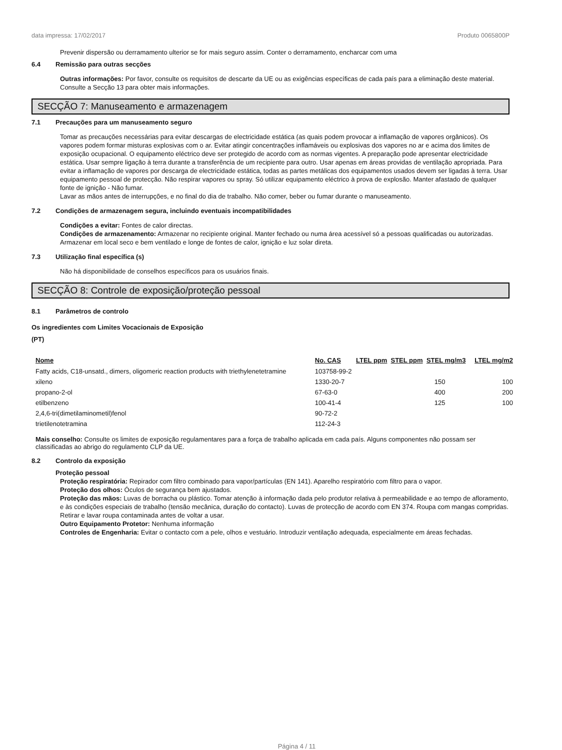data impressa: 17/02/2017 Produto 0065800P
Prevenir dispersão ou derramamento ulterior se for mais seguro assim. Conter o derramamento, encharcar com uma
6.4 Remissão para outras secções
Outras informações: Por favor, consulte os requisitos de descarte da UE ou as exigências específicas de cada país para a eliminação deste material. Consulte a Secção 13 para obter mais informações.
SECÇÃO 7: Manuseamento e armazenagem
7.1 Precauções para um manuseamento seguro
Tomar as precauções necessárias para evitar descargas de electricidade estática (as quais podem provocar a inflamação de vapores orgânicos). Os vapores podem formar misturas explosivas com o ar. Evitar atingir concentrações inflamáveis ou explosivas dos vapores no ar e acima dos limites de exposição ocupacional. O equipamento eléctrico deve ser protegido de acordo com as normas vigentes. A preparação pode apresentar electricidade estática. Usar sempre ligação à terra durante a transferência de um recipiente para outro. Usar apenas em áreas providas de ventilação apropriada. Para evitar a inflamação de vapores por descarga de electricidade estática, todas as partes metálicas dos equipamentos usados devem ser ligadas à terra. Usar equipamento pessoal de protecção. Não respirar vapores ou spray. Só utilizar equipamento eléctrico à prova de explosão. Manter afastado de qualquer fonte de ignição - Não fumar.
Lavar as mãos antes de interrupções, e no final do dia de trabalho. Não comer, beber ou fumar durante o manuseamento.
7.2 Condições de armazenagem segura, incluindo eventuais incompatibilidades
Condições a evitar: Fontes de calor directas.
Condições de armazenamento: Armazenar no recipiente original. Manter fechado ou numa área acessível só a pessoas qualificadas ou autorizadas. Armazenar em local seco e bem ventilado e longe de fontes de calor, ignição e luz solar direta.
7.3 Utilização final específica (s)
Não há disponibilidade de conselhos específicos para os usuários finais.
SECÇÃO 8: Controle de exposição/proteção pessoal
8.1 Parâmetros de controlo
Os ingredientes com Limites Vocacionais de Exposição
(PT)
| Nome | No. CAS | LTEL ppm | STEL ppm | STEL mg/m3 | LTEL mg/m2 |
| --- | --- | --- | --- | --- | --- |
| Fatty acids, C18-unsatd., dimers, oligomeric reaction products with triethylenetetramine | 103758-99-2 | | | | |
| xileno | 1330-20-7 | | | 150 | 100 |
| propano-2-ol | 67-63-0 | | | 400 | 200 |
| etilbenzeno | 100-41-4 | | | 125 | 100 |
| 2,4,6-tri(dimetilaminometil)fenol | 90-72-2 | | | | |
| trietilenotetramina | 112-24-3 | | | | |
Mais conselho: Consulte os limites de exposição regulamentares para a força de trabalho aplicada em cada país. Alguns componentes não possam ser classificadas ao abrigo do regulamento CLP da UE.
8.2 Controlo da exposição
Proteção pessoal
Proteção respiratória: Repirador com filtro combinado para vapor/partículas (EN 141). Aparelho respiratório com filtro para o vapor.
Proteção dos olhos: Óculos de segurança bem ajustados.
Proteção das mãos: Luvas de borracha ou plástico. Tomar atenção à informação dada pelo produtor relativa à permeabilidade e ao tempo de afloramento, e às condições especiais de trabalho (tensão mecânica, duração do contacto). Luvas de protecção de acordo com EN 374. Roupa com mangas compridas. Retirar e lavar roupa contaminada antes de voltar a usar.
Outro Equipamento Protetor: Nenhuma informação
Controles de Engenharia: Evitar o contacto com a pele, olhos e vestuário. Introduzir ventilação adequada, especialmente em áreas fechadas.
Página 4 / 11